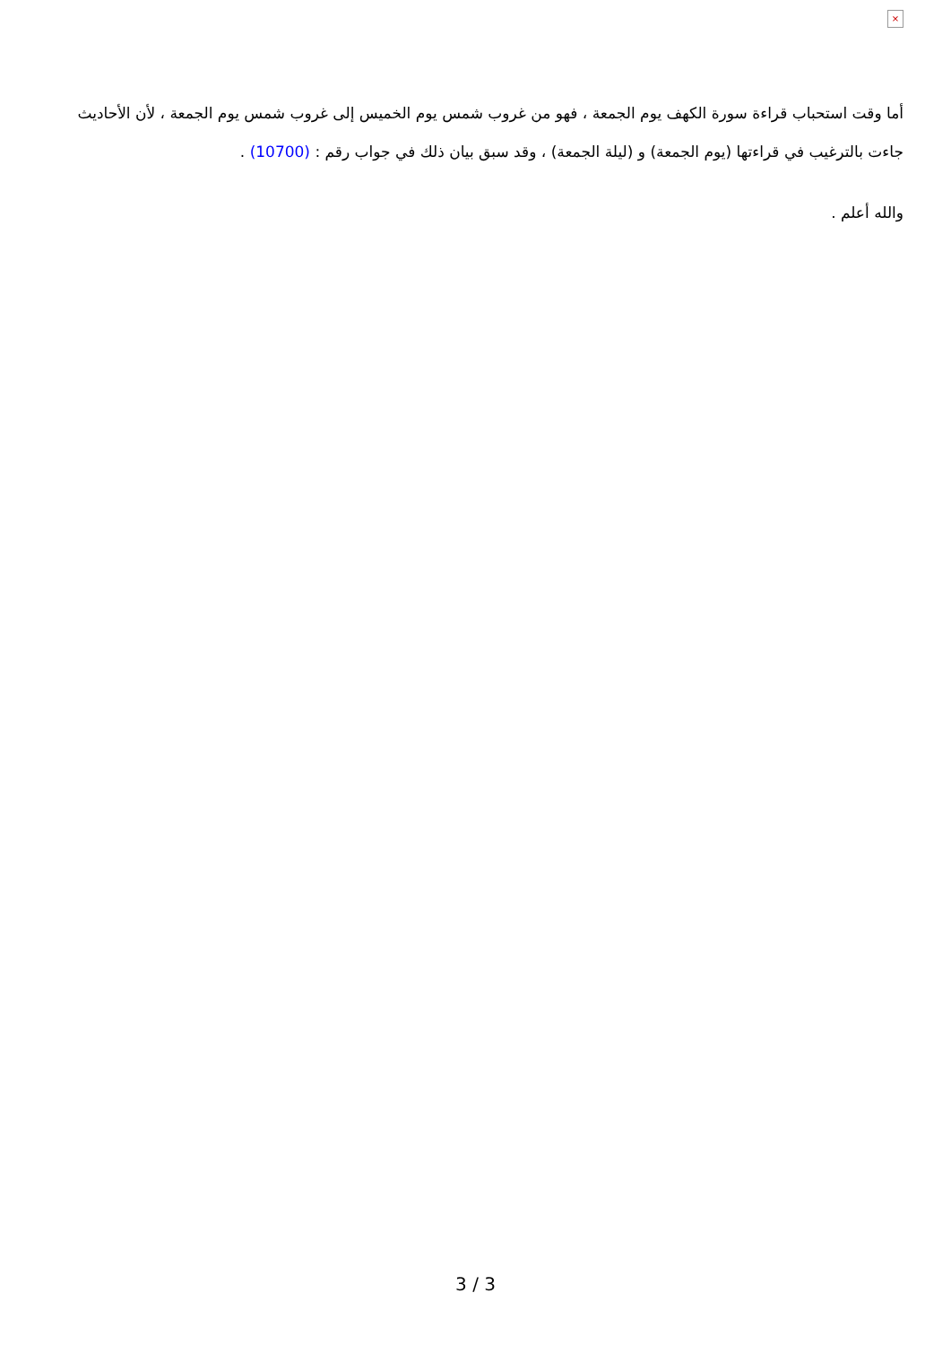×
أما وقت استحباب قراءة سورة الكهف يوم الجمعة ، فهو من غروب شمس يوم الخميس إلى غروب شمس يوم الجمعة ، لأن الأحاديث جاءت بالترغيب في قراءتها (يوم الجمعة) و (ليلة الجمعة) ، وقد سبق بيان ذلك في جواب رقم : (10700) .
والله أعلم .
3 / 3